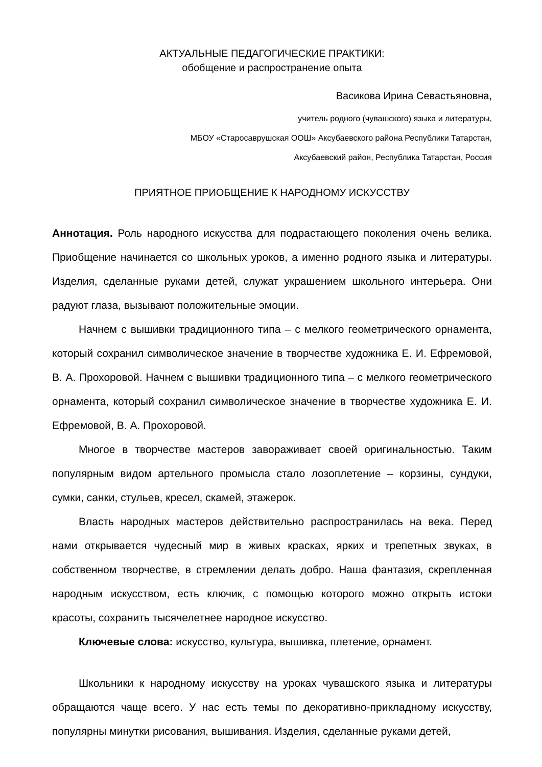АКТУАЛЬНЫЕ ПЕДАГОГИЧЕСКИЕ ПРАКТИКИ:
обобщение и распространение опыта
Васикова Ирина Севастьяновна,
учитель родного (чувашского) языка и литературы,
МБОУ «Старосаврушская ООШ» Аксубаевского района Республики Татарстан,
Аксубаевский район, Республика Татарстан, Россия
ПРИЯТНОЕ ПРИОБЩЕНИЕ К НАРОДНОМУ ИСКУССТВУ
Аннотация. Роль народного искусства для подрастающего поколения очень велика. Приобщение начинается со школьных уроков, а именно родного языка и литературы. Изделия, сделанные руками детей, служат украшением школьного интерьера. Они радуют глаза, вызывают положительные эмоции.
Начнем с вышивки традиционного типа – с мелкого геометрического орнамента, который сохранил символическое значение в творчестве художника Е. И. Ефремовой, В. А. Прохоровой. Начнем с вышивки традиционного типа – с мелкого геометрического орнамента, который сохранил символическое значение в творчестве художника Е. И. Ефремовой, В. А. Прохоровой.
Многое в творчестве мастеров завораживает своей оригинальностью. Таким популярным видом артельного промысла стало лозоплетение – корзины, сундуки, сумки, санки, стульев, кресел, скамей, этажерок.
Власть народных мастеров действительно распространилась на века. Перед нами открывается чудесный мир в живых красках, ярких и трепетных звуках, в собственном творчестве, в стремлении делать добро. Наша фантазия, скрепленная народным искусством, есть ключик, с помощью которого можно открыть истоки красоты, сохранить тысячелетнее народное искусство.
Ключевые слова: искусство, культура, вышивка, плетение, орнамент.
Школьники к народному искусству на уроках чувашского языка и литературы обращаются чаще всего. У нас есть темы по декоративно-прикладному искусству, популярны минутки рисования, вышивания. Изделия, сделанные руками детей,